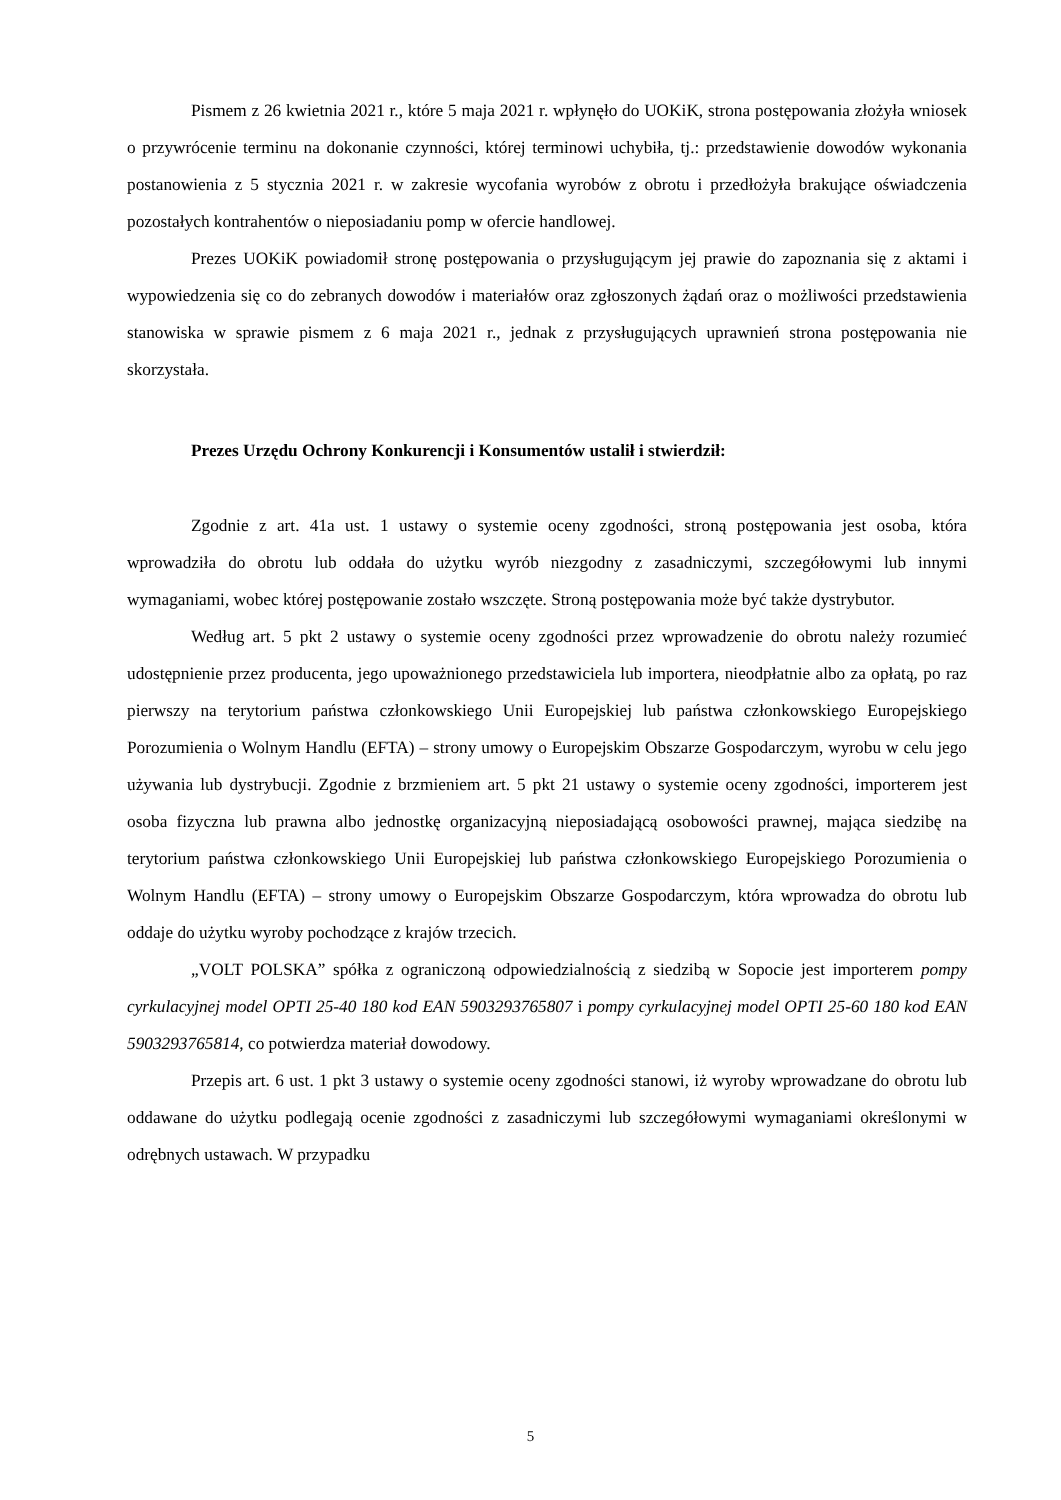Pismem z 26 kwietnia 2021 r., które 5 maja 2021 r. wpłynęło do UOKiK, strona postępowania złożyła wniosek o przywrócenie terminu na dokonanie czynności, której terminowi uchybiła, tj.: przedstawienie dowodów wykonania postanowienia z 5 stycznia 2021 r. w zakresie wycofania wyrobów z obrotu i przedłożyła brakujące oświadczenia pozostałych kontrahentów o nieposiadaniu pomp w ofercie handlowej.
Prezes UOKiK powiadomił stronę postępowania o przysługującym jej prawie do zapoznania się z aktami i wypowiedzenia się co do zebranych dowodów i materiałów oraz zgłoszonych żądań oraz o możliwości przedstawienia stanowiska w sprawie pismem z 6 maja 2021 r., jednak z przysługujących uprawnień strona postępowania nie skorzystała.
Prezes Urzędu Ochrony Konkurencji i Konsumentów ustalił i stwierdził:
Zgodnie z art. 41a ust. 1 ustawy o systemie oceny zgodności, stroną postępowania jest osoba, która wprowadziła do obrotu lub oddała do użytku wyrób niezgodny z zasadniczymi, szczegółowymi lub innymi wymaganiami, wobec której postępowanie zostało wszczęte. Stroną postępowania może być także dystrybutor.
Według art. 5 pkt 2 ustawy o systemie oceny zgodności przez wprowadzenie do obrotu należy rozumieć udostępnienie przez producenta, jego upoważnionego przedstawiciela lub importera, nieodpłatnie albo za opłatą, po raz pierwszy na terytorium państwa członkowskiego Unii Europejskiej lub państwa członkowskiego Europejskiego Porozumienia o Wolnym Handlu (EFTA) – strony umowy o Europejskim Obszarze Gospodarczym, wyrobu w celu jego używania lub dystrybucji. Zgodnie z brzmieniem art. 5 pkt 21 ustawy o systemie oceny zgodności, importerem jest osoba fizyczna lub prawna albo jednostkę organizacyjną nieposiadającą osobowości prawnej, mająca siedzibę na terytorium państwa członkowskiego Unii Europejskiej lub państwa członkowskiego Europejskiego Porozumienia o Wolnym Handlu (EFTA) – strony umowy o Europejskim Obszarze Gospodarczym, która wprowadza do obrotu lub oddaje do użytku wyroby pochodzące z krajów trzecich.
„VOLT POLSKA” spółka z ograniczoną odpowiedzialnością z siedzibą w Sopocie jest importerem pompy cyrkulacyjnej model OPTI 25-40 180 kod EAN 5903293765807 i pompy cyrkulacyjnej model OPTI 25-60 180 kod EAN 5903293765814, co potwierdza materiał dowodowy.
Przepis art. 6 ust. 1 pkt 3 ustawy o systemie oceny zgodności stanowi, iż wyroby wprowadzane do obrotu lub oddawane do użytku podlegają ocenie zgodności z zasadniczymi lub szczegółowymi wymaganiami określonymi w odrębnych ustawach. W przypadku
5